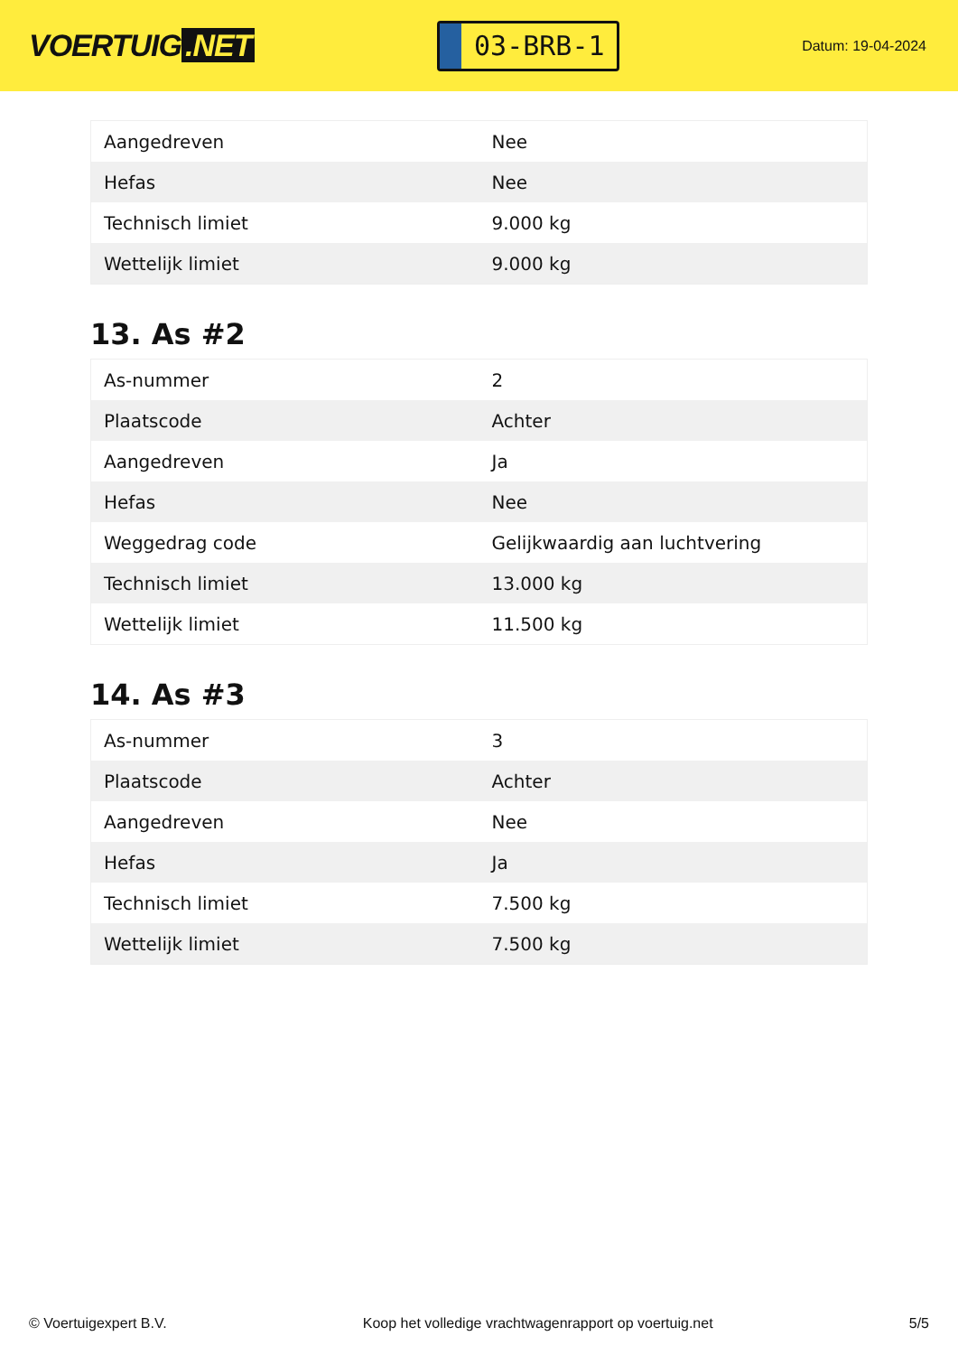VOERTUIG.NET
03-BRB-1
Datum: 19-04-2024
| Aangedreven | Nee |
| Hefas | Nee |
| Technisch limiet | 9.000 kg |
| Wettelijk limiet | 9.000 kg |
13. As #2
| As-nummer | 2 |
| Plaatscode | Achter |
| Aangedreven | Ja |
| Hefas | Nee |
| Weggedrag code | Gelijkwaardig aan luchtvering |
| Technisch limiet | 13.000 kg |
| Wettelijk limiet | 11.500 kg |
14. As #3
| As-nummer | 3 |
| Plaatscode | Achter |
| Aangedreven | Nee |
| Hefas | Ja |
| Technisch limiet | 7.500 kg |
| Wettelijk limiet | 7.500 kg |
© Voertuigexpert B.V. Koop het volledige vrachtwagenrapport op voertuig.net 5/5